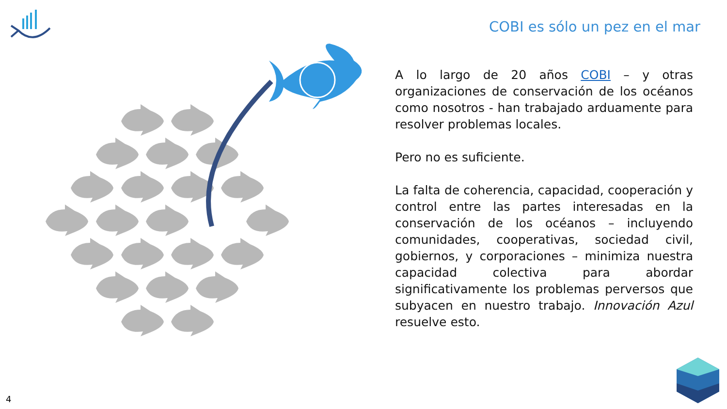COBI es sólo un pez en el mar
A lo largo de 20 años COBI – y otras organizaciones de conservación de los océanos como nosotros - han trabajado arduamente para resolver problemas locales.
Pero no es suficiente.
La falta de coherencia, capacidad, cooperación y control entre las partes interesadas en la conservación de los océanos – incluyendo comunidades, cooperativas, sociedad civil, gobiernos, y corporaciones – minimiza nuestra capacidad colectiva para abordar significativamente los problemas perversos que subyacen en nuestro trabajo. Innovación Azul resuelve esto.
4